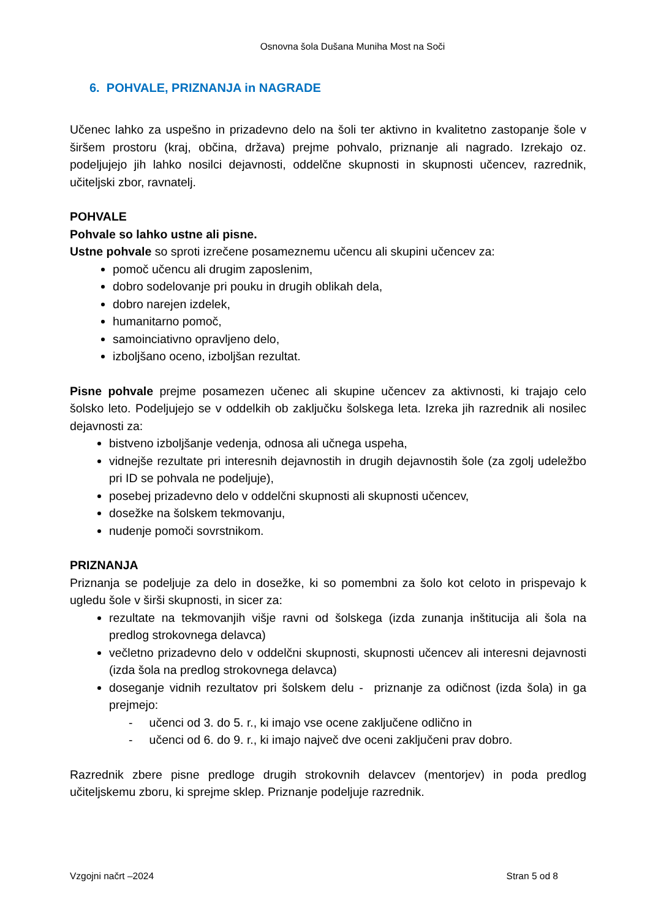Osnovna šola Dušana Muniha Most na Soči
6. POHVALE, PRIZNANJA in NAGRADE
Učenec lahko za uspešno in prizadevno delo na šoli ter aktivno in kvalitetno zastopanje šole v širšem prostoru (kraj, občina, država) prejme pohvalo, priznanje ali nagrado. Izrekajo oz. podeljujejo jih lahko nosilci dejavnosti, oddelčne skupnosti in skupnosti učencev, razrednik, učiteljski zbor, ravnatelj.
POHVALE
Pohvale so lahko ustne ali pisne.
Ustne pohvale so sproti izrečene posameznemu učencu ali skupini učencev za:
pomoč učencu ali drugim zaposlenim,
dobro sodelovanje pri pouku in drugih oblikah dela,
dobro narejen izdelek,
humanitarno pomoč,
samoinciativno opravljeno delo,
izboljšano oceno, izboljšan rezultat.
Pisne pohvale prejme posamezen učenec ali skupine učencev za aktivnosti, ki trajajo celo šolsko leto. Podeljujejo se v oddelkih ob zaključku šolskega leta. Izreka jih razrednik ali nosilec dejavnosti za:
bistveno izboljšanje vedenja, odnosa ali učnega uspeha,
vidnejše rezultate pri interesnih dejavnostih in drugih dejavnostih šole (za zgolj udeležbo pri ID se pohvala ne podeljuje),
posebej prizadevno delo v oddelčni skupnosti ali skupnosti učencev,
dosežke na šolskem tekmovanju,
nudenje pomoči sovrstnikom.
PRIZNANJA
Priznanja se podeljuje za delo in dosežke, ki so pomembni za šolo kot celoto in prispevajo k ugledu šole v širši skupnosti, in sicer za:
rezultate na tekmovanjih višje ravni od šolskega (izda zunanja inštitucija ali šola na predlog strokovnega delavca)
večletno prizadevno delo v oddelčni skupnosti, skupnosti učencev ali interesni dejavnosti (izda šola na predlog strokovnega delavca)
doseganje vidnih rezultatov pri šolskem delu - priznanje za odičnost (izda šola) in ga prejmejo:
- učenci od 3. do 5. r., ki imajo vse ocene zaključene odlično in
- učenci od 6. do 9. r., ki imajo največ dve oceni zaključeni prav dobro.
Razrednik zbere pisne predloge drugih strokovnih delavcev (mentorjev) in poda predlog učiteljskemu zboru, ki sprejme sklep. Priznanje podeljuje razrednik.
Vzgojni načrt –2024 Stran 5 od 8